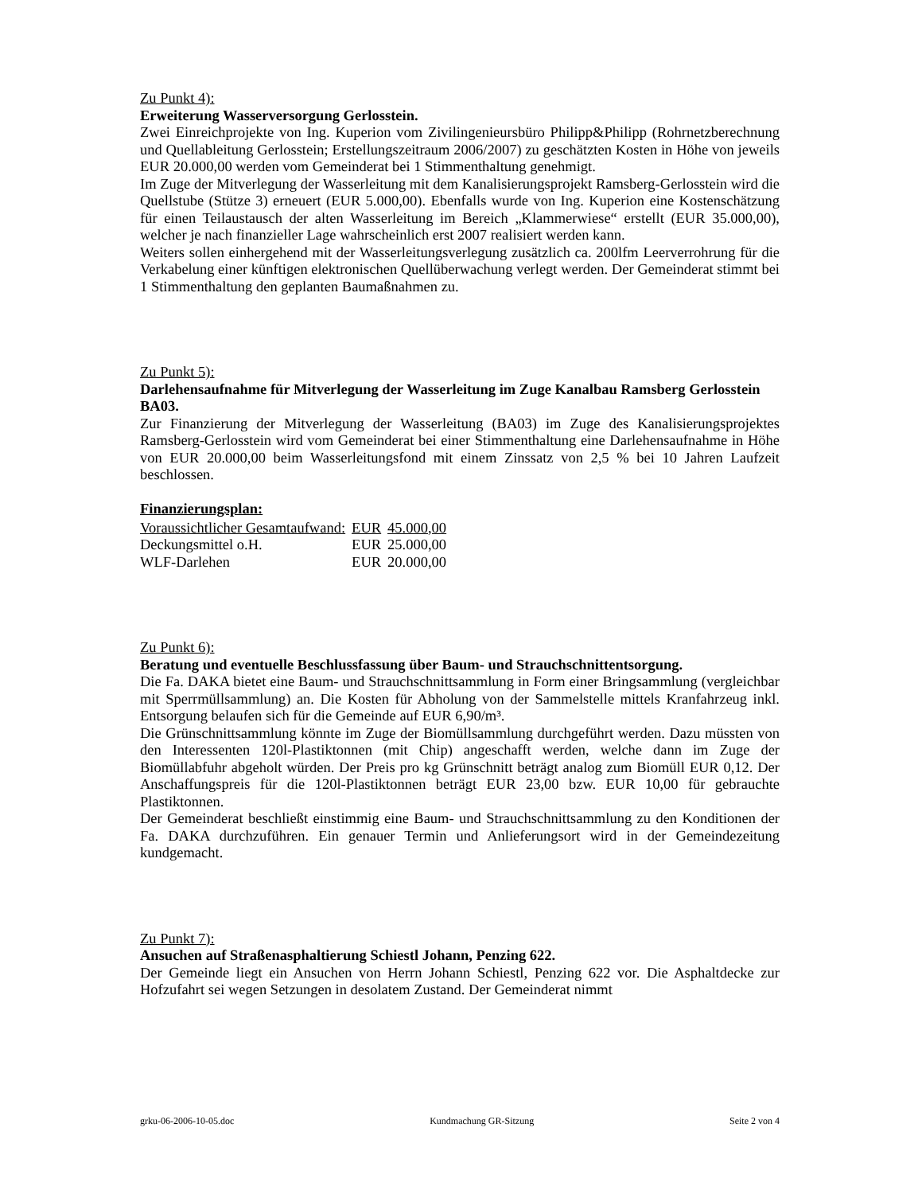Zu Punkt 4):
Erweiterung Wasserversorgung Gerlosstein.
Zwei Einreichprojekte von Ing. Kuperion vom Zivilingenieursbüro Philipp&Philipp (Rohrnetzberechnung und Quellableitung Gerlosstein; Erstellungszeitraum 2006/2007) zu geschätzten Kosten in Höhe von jeweils EUR 20.000,00 werden vom Gemeinderat bei 1 Stimmenthaltung genehmigt.
Im Zuge der Mitverlegung der Wasserleitung mit dem Kanalisierungsprojekt Ramsberg-Gerlosstein wird die Quellstube (Stütze 3) erneuert (EUR 5.000,00). Ebenfalls wurde von Ing. Kuperion eine Kostenschätzung für einen Teilaustausch der alten Wasserleitung im Bereich „Klammerwiese“ erstellt (EUR 35.000,00), welcher je nach finanzieller Lage wahrscheinlich erst 2007 realisiert werden kann.
Weiters sollen einhergehend mit der Wasserleitungsverlegung zusätzlich ca. 200lfm Leerverrohrung für die Verkabelung einer künftigen elektronischen Quellüberwachung verlegt werden. Der Gemeinderat stimmt bei 1 Stimmenthaltung den geplanten Baumaßnahmen zu.
Zu Punkt 5):
Darlehensaufnahme für Mitverlegung der Wasserleitung im Zuge Kanalbau Ramsberg Gerlosstein BA03.
Zur Finanzierung der Mitverlegung der Wasserleitung (BA03) im Zuge des Kanalisierungsprojektes Ramsberg-Gerlosstein wird vom Gemeinderat bei einer Stimmenthaltung eine Darlehensaufnahme in Höhe von EUR 20.000,00 beim Wasserleitungsfond mit einem Zinssatz von 2,5 % bei 10 Jahren Laufzeit beschlossen.
Finanzierungsplan:
| Voraussichtlicher Gesamtaufwand: | EUR | 45.000,00 |
| Deckungsmittel o.H. | EUR | 25.000,00 |
| WLF-Darlehen | EUR | 20.000,00 |
Zu Punkt 6):
Beratung und eventuelle Beschlussfassung über Baum- und Strauchschnittentsorgung.
Die Fa. DAKA bietet eine Baum- und Strauchschnittsammlung in Form einer Bringsammlung (vergleichbar mit Sperrmüllsammlung) an. Die Kosten für Abholung von der Sammelstelle mittels Kranfahrzeug inkl. Entsorgung belaufen sich für die Gemeinde auf EUR 6,90/m³.
Die Grünschnittsammlung könnte im Zuge der Biomüllsammlung durchgeführt werden. Dazu müssten von den Interessenten 120l-Plastiktonnen (mit Chip) angeschafft werden, welche dann im Zuge der Biomüllabfuhr abgeholt würden. Der Preis pro kg Grünschnitt beträgt analog zum Biomüll EUR 0,12. Der Anschaffungspreis für die 120l-Plastiktonnen beträgt EUR 23,00 bzw. EUR 10,00 für gebrauchte Plastiktonnen.
Der Gemeinderat beschließt einstimmig eine Baum- und Strauchschnittsammlung zu den Konditionen der Fa. DAKA durchzuführen. Ein genauer Termin und Anlieferungsort wird in der Gemeindezeitung kundgemacht.
Zu Punkt 7):
Ansuchen auf Straßenasphaltierung Schiestl Johann, Penzing 622.
Der Gemeinde liegt ein Ansuchen von Herrn Johann Schiestl, Penzing 622 vor. Die Asphaltdecke zur Hofzufahrt sei wegen Setzungen in desolatem Zustand. Der Gemeinderat nimmt
grku-06-2006-10-05.doc Kundmachung GR-Sitzung Seite 2 von 4